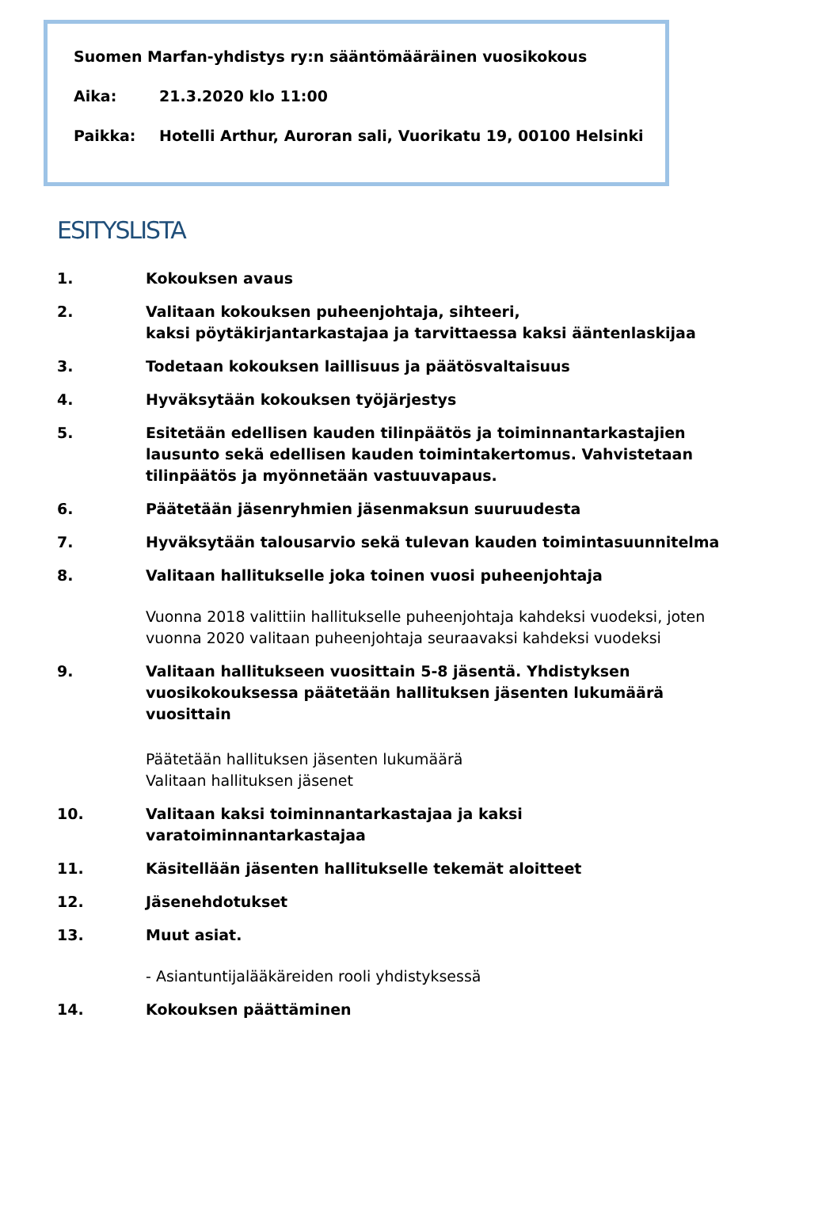Suomen Marfan-yhdistys ry:n sääntömääräinen vuosikokous
Aika: 21.3.2020 klo 11:00
Paikka: Hotelli Arthur, Auroran sali, Vuorikatu 19, 00100 Helsinki
ESITYSLISTA
1. Kokouksen avaus
2. Valitaan kokouksen puheenjohtaja, sihteeri,
kaksi pöytäkirjantarkastajaa ja tarvittaessa kaksi ääntenlaskijaa
3. Todetaan kokouksen laillisuus ja päätösvaltaisuus
4. Hyväksytään kokouksen työjärjestys
5. Esitetään edellisen kauden tilinpäätös ja toiminnantarkastajien lausunto sekä edellisen kauden toimintakertomus. Vahvistetaan tilinpäätös ja myönnetään vastuuvapaus.
6. Päätetään jäsenryhmien jäsenmaksun suuruudesta
7. Hyväksytään talousarvio sekä tulevan kauden toimintasuunnitelma
8. Valitaan hallitukselle joka toinen vuosi puheenjohtaja
Vuonna 2018 valittiin hallitukselle puheenjohtaja kahdeksi vuodeksi, joten vuonna 2020 valitaan puheenjohtaja seuraavaksi kahdeksi vuodeksi
9. Valitaan hallitukseen vuosittain 5-8 jäsentä. Yhdistyksen vuosikokouksessa päätetään hallituksen jäsenten lukumäärä vuosittain
Päätetään hallituksen jäsenten lukumäärä
Valitaan hallituksen jäsenet
10. Valitaan kaksi toiminnantarkastajaa ja kaksi varatoiminnantarkastajaa
11. Käsitellään jäsenten hallitukselle tekemät aloitteet
12. Jäsenehdotukset
13. Muut asiat.
- Asiantuntijalääkäreiden rooli yhdistyksessä
14. Kokouksen päättäminen